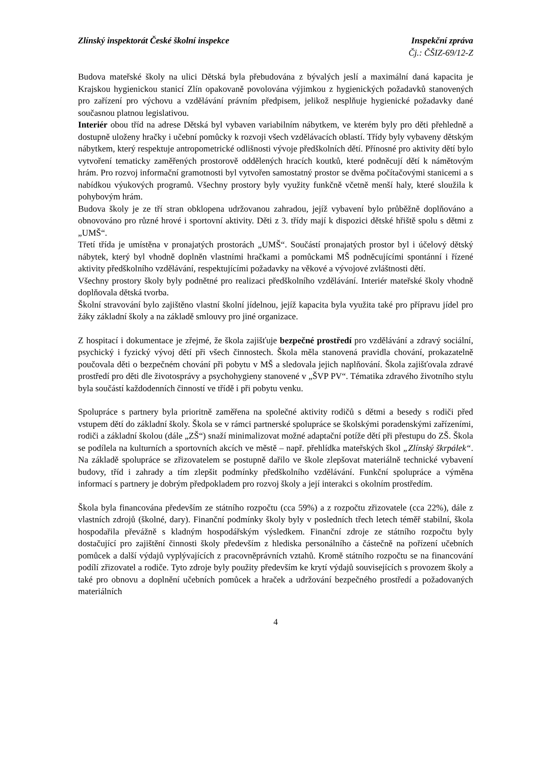Zlínský inspektorát České školní inspekce Inspekční zpráva
Čj.: ČŠIZ-69/12-Z
Budova mateřské školy na ulici Dětská byla přebudována z bývalých jeslí a maximální daná kapacita je Krajskou hygienickou stanicí Zlín opakovaně povolována výjimkou z hygienických požadavků stanovených pro zařízení pro výchovu a vzdělávání právním předpisem, jelikož nesplňuje hygienické požadavky dané současnou platnou legislativou.
Interiér obou tříd na adrese Dětská byl vybaven variabilním nábytkem, ve kterém byly pro děti přehledně a dostupně uloženy hračky i učební pomůcky k rozvoji všech vzdělávacích oblastí. Třídy byly vybaveny dětským nábytkem, který respektuje antropometrické odlišnosti vývoje předškolních dětí. Přínosné pro aktivity dětí bylo vytvoření tematicky zaměřených prostorově oddělených hracích koutků, které podněcují dětí k námětovým hrám. Pro rozvoj informační gramotnosti byl vytvořen samostatný prostor se dvěma počítačovými stanicemi a s nabídkou výukových programů. Všechny prostory byly využity funkčně včetně menší haly, které sloužila k pohybovým hrám.
Budova školy je ze tří stran obklopena udržovanou zahradou, jejíž vybavení bylo průběžně doplňováno a obnovováno pro různé hrové i sportovní aktivity. Děti z 3. třídy mají k dispozici dětské hřiště spolu s dětmi z „UMŠ“.
Třetí třída je umístěna v pronajatých prostorách „UMŠ“. Součástí pronajatých prostor byl i účelový dětský nábytek, který byl vhodně doplněn vlastními hračkami a pomůckami MŠ podněcujícími spontánní i řízené aktivity předškolního vzdělávání, respektujícími požadavky na věkové a vývojové zvláštnosti dětí.
Všechny prostory školy byly podnětné pro realizaci předškolního vzdělávání. Interiér mateřské školy vhodně doplňovala dětská tvorba.
Školní stravování bylo zajištěno vlastní školní jídelnou, jejíž kapacita byla využita také pro přípravu jídel pro žáky základní školy a na základě smlouvy pro jiné organizace.
Z hospitací i dokumentace je zřejmé, že škola zajišťuje bezpečné prostředí pro vzdělávání a zdravý sociální, psychický i fyzický vývoj dětí při všech činnostech. Škola měla stanovená pravidla chování, prokazatelně poučovala děti o bezpečném chování při pobytu v MŠ a sledovala jejich naplňování. Škola zajišťovala zdravé prostředí pro děti dle životosprávy a psychohygieny stanovené v „ŠVP PV“. Tématika zdravého životního stylu byla součástí každodenních činností ve třídě i při pobytu venku.
Spolupráce s partnery byla prioritně zaměřena na společné aktivity rodičů s dětmi a besedy s rodiči před vstupem dětí do základní školy. Škola se v rámci partnerské spolupráce se školskými poradenskými zařízeními, rodiči a základní školou (dále „ZŠ“) snaží minimalizovat možné adaptační potíže dětí při přestupu do ZŠ. Škola se podílela na kulturních a sportovních akcích ve městě – např. přehlídka mateřských škol „Zlínský škrpálek“. Na základě spolupráce se zřizovatelem se postupně dařilo ve škole zlepšovat materiálně technické vybavení budovy, tříd i zahrady a tím zlepšit podmínky předškolního vzdělávání. Funkční spolupráce a výměna informací s partnery je dobrým předpokladem pro rozvoj školy a její interakci s okolním prostředím.
Škola byla financována především ze státního rozpočtu (cca 59%) a z rozpočtu zřizovatele (cca 22%), dále z vlastních zdrojů (školné, dary). Finanční podmínky školy byly v posledních třech letech téměř stabilní, škola hospodařila převážně s kladným hospodářským výsledkem. Finanční zdroje ze státního rozpočtu byly dostačující pro zajištění činnosti školy především z hlediska personálního a částečně na pořízení učebních pomůcek a další výdajů vyplývajících z pracovněprávních vztahů. Kromě státního rozpočtu se na financování podílí zřizovatel a rodiče. Tyto zdroje byly použity především ke krytí výdajů souvisejících s provozem školy a také pro obnovu a doplnění učebních pomůcek a hraček a udržování bezpečného prostředí a požadovaných materiálních
4